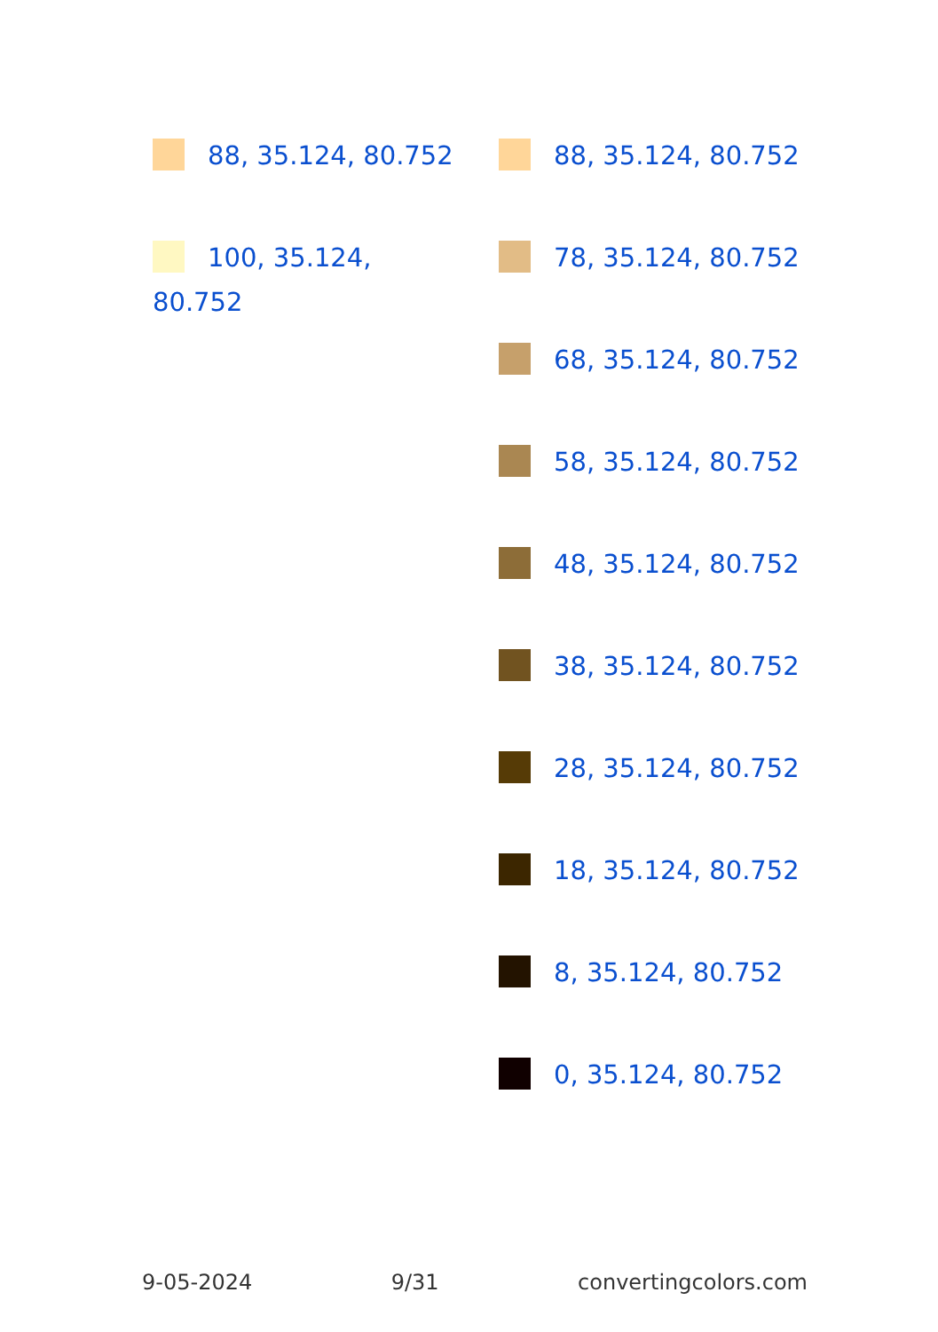88, 35.124, 80.752
100, 35.124, 80.752
88, 35.124, 80.752
78, 35.124, 80.752
68, 35.124, 80.752
58, 35.124, 80.752
48, 35.124, 80.752
38, 35.124, 80.752
28, 35.124, 80.752
18, 35.124, 80.752
8, 35.124, 80.752
0, 35.124, 80.752
9-05-2024 9/31 convertingcolors.com